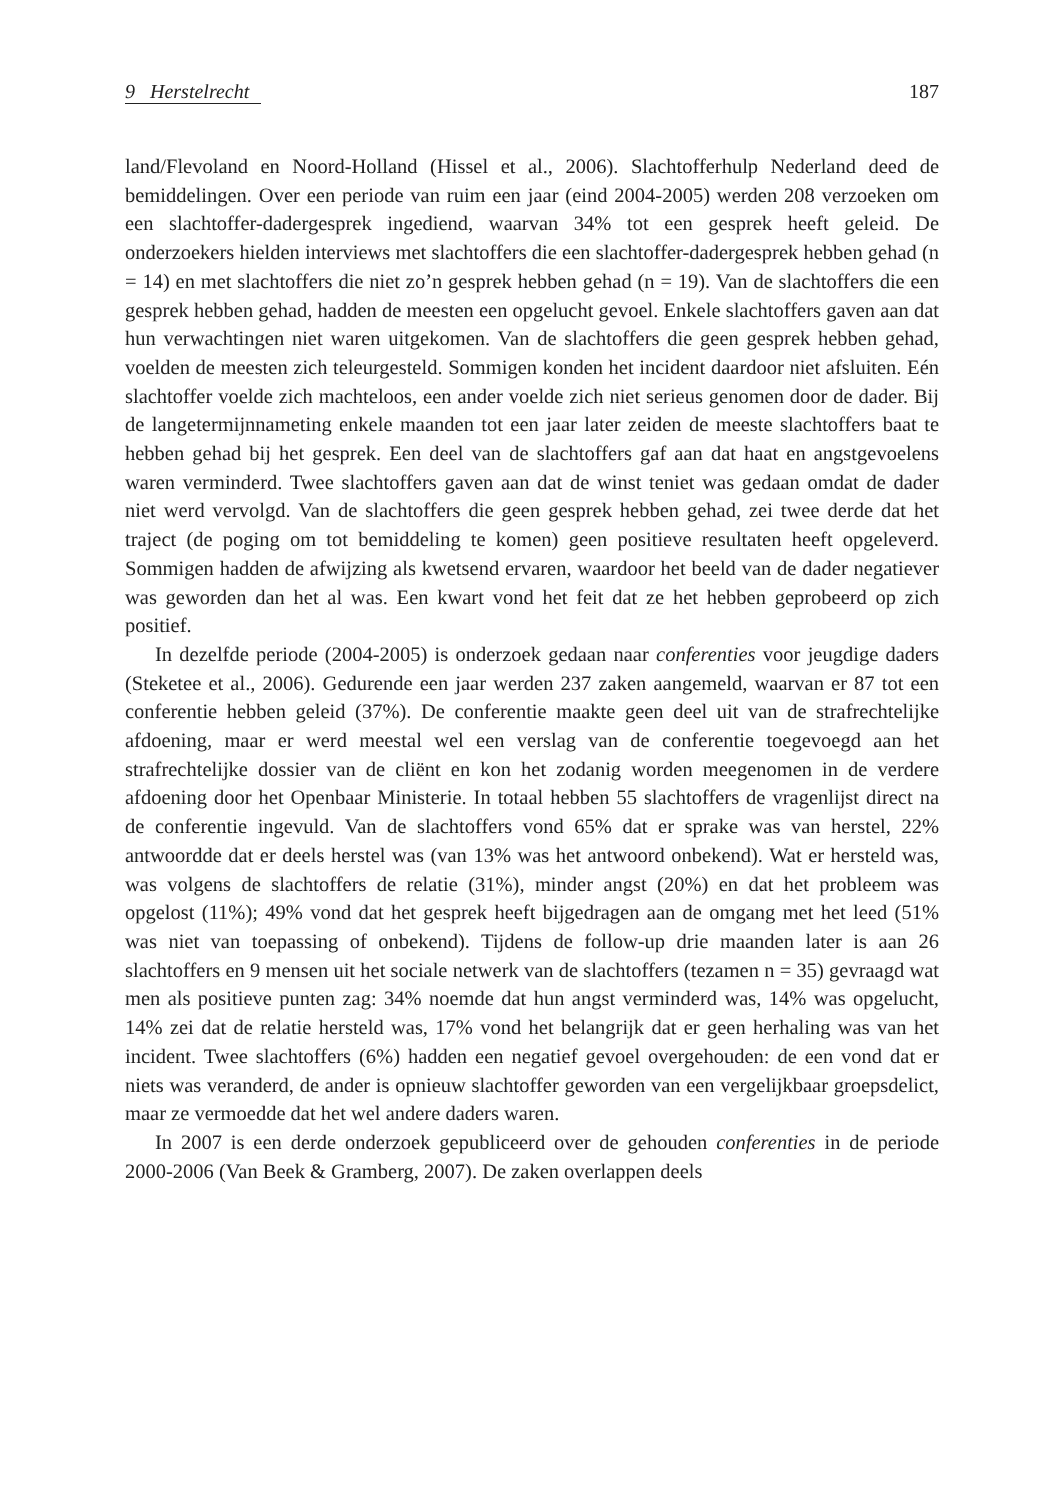9 Herstelrecht 187
land/Flevoland en Noord-Holland (Hissel et al., 2006). Slachtofferhulp Nederland deed de bemiddelingen. Over een periode van ruim een jaar (eind 2004-2005) werden 208 verzoeken om een slachtoffer-dadergesprek ingediend, waarvan 34% tot een gesprek heeft geleid. De onderzoekers hielden interviews met slachtoffers die een slachtoffer-dadergesprek hebben gehad (n = 14) en met slachtoffers die niet zo’n gesprek hebben gehad (n = 19). Van de slachtoffers die een gesprek hebben gehad, hadden de meesten een opgelucht gevoel. Enkele slachtoffers gaven aan dat hun verwachtingen niet waren uitgekomen. Van de slachtoffers die geen gesprek hebben gehad, voelden de meesten zich teleurgesteld. Sommigen konden het incident daardoor niet afsluiten. Eén slachtoffer voelde zich machteloos, een ander voelde zich niet serieus genomen door de dader. Bij de langetermijnnameting enkele maanden tot een jaar later zeiden de meeste slachtoffers baat te hebben gehad bij het gesprek. Een deel van de slachtoffers gaf aan dat haat en angstgevoelens waren verminderd. Twee slachtoffers gaven aan dat de winst teniet was gedaan omdat de dader niet werd vervolgd. Van de slachtoffers die geen gesprek hebben gehad, zei twee derde dat het traject (de poging om tot bemiddeling te komen) geen positieve resultaten heeft opgeleverd. Sommigen hadden de afwijzing als kwetsend ervaren, waardoor het beeld van de dader negatiever was geworden dan het al was. Een kwart vond het feit dat ze het hebben geprobeerd op zich positief.
In dezelfde periode (2004-2005) is onderzoek gedaan naar conferenties voor jeugdige daders (Steketee et al., 2006). Gedurende een jaar werden 237 zaken aangemeld, waarvan er 87 tot een conferentie hebben geleid (37%). De conferentie maakte geen deel uit van de strafrechtelijke afdoening, maar er werd meestal wel een verslag van de conferentie toegevoegd aan het strafrechtelijke dossier van de cliënt en kon het zodanig worden meegenomen in de verdere afdoening door het Openbaar Ministerie. In totaal hebben 55 slachtoffers de vragenlijst direct na de conferentie ingevuld. Van de slachtoffers vond 65% dat er sprake was van herstel, 22% antwoordde dat er deels herstel was (van 13% was het antwoord onbekend). Wat er hersteld was, was volgens de slachtoffers de relatie (31%), minder angst (20%) en dat het probleem was opgelost (11%); 49% vond dat het gesprek heeft bijgedragen aan de omgang met het leed (51% was niet van toepassing of onbekend). Tijdens de follow-up drie maanden later is aan 26 slachtoffers en 9 mensen uit het sociale netwerk van de slachtoffers (tezamen n = 35) gevraagd wat men als positieve punten zag: 34% noemde dat hun angst verminderd was, 14% was opgelucht, 14% zei dat de relatie hersteld was, 17% vond het belangrijk dat er geen herhaling was van het incident. Twee slachtoffers (6%) hadden een negatief gevoel overgehouden: de een vond dat er niets was veranderd, de ander is opnieuw slachtoffer geworden van een vergelijkbaar groepsdelict, maar ze vermoedde dat het wel andere daders waren.
In 2007 is een derde onderzoek gepubliceerd over de gehouden conferenties in de periode 2000-2006 (Van Beek & Gramberg, 2007). De zaken overlappen deels